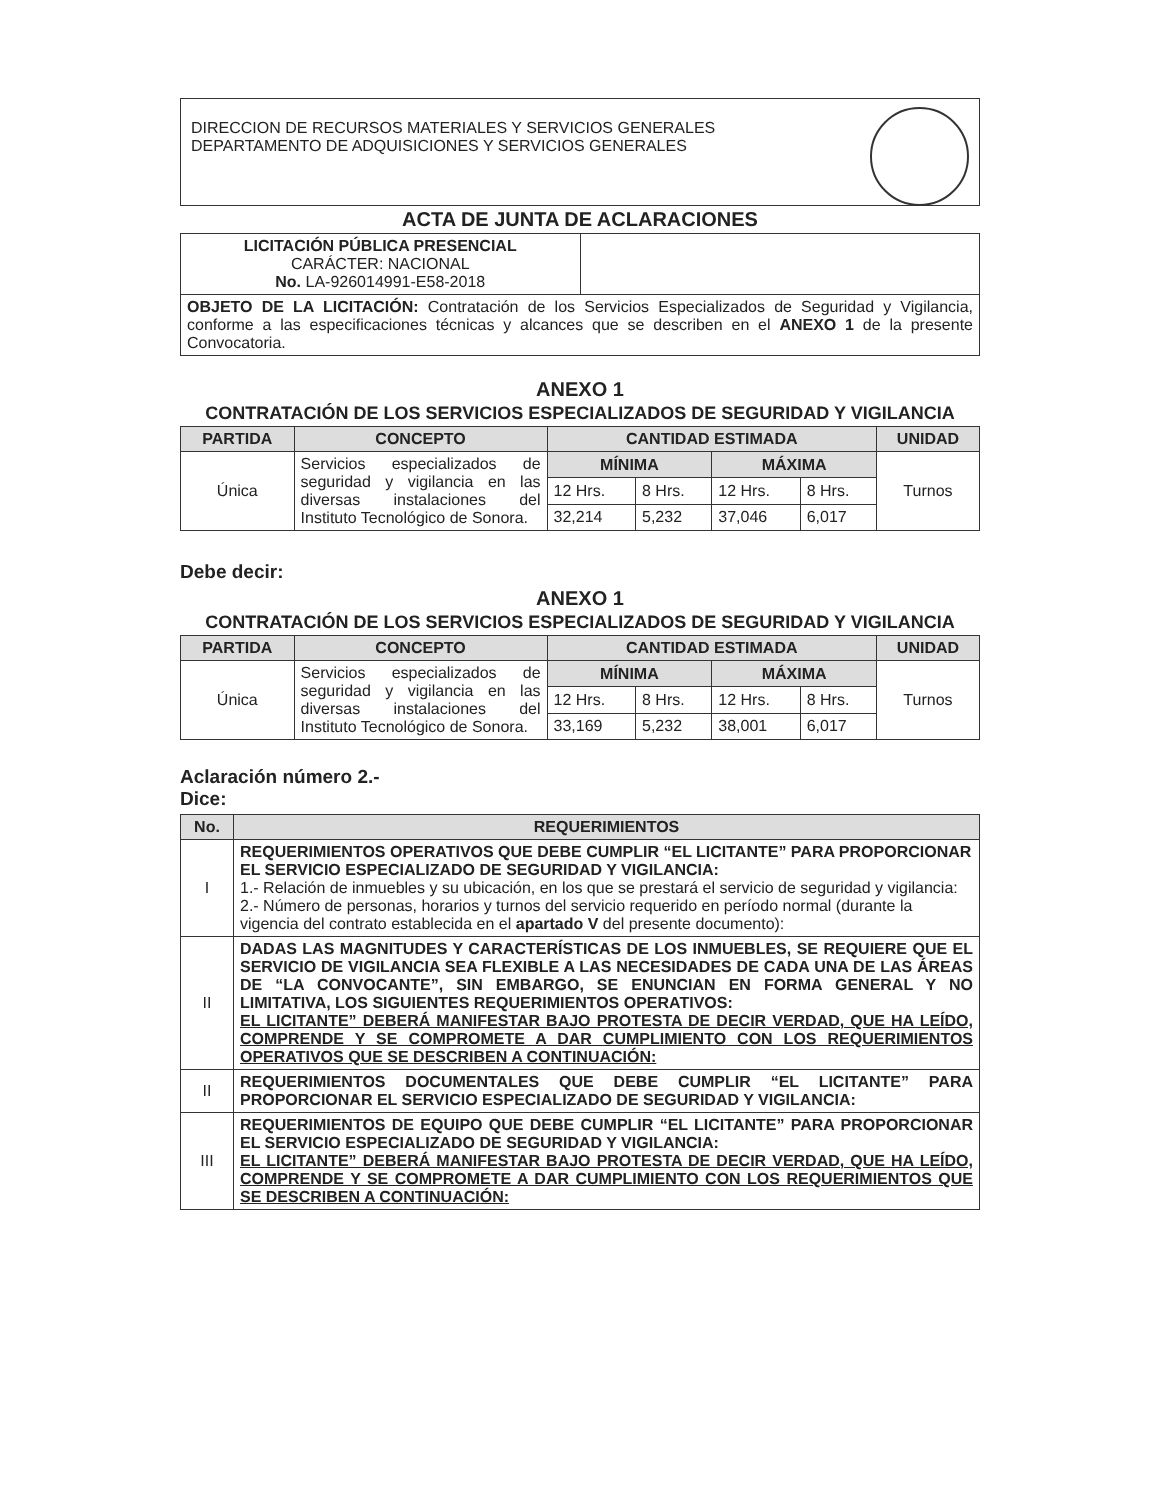DIRECCION DE RECURSOS MATERIALES Y SERVICIOS GENERALES
DEPARTAMENTO DE ADQUISICIONES Y SERVICIOS GENERALES
ACTA DE JUNTA DE ACLARACIONES
| LICITACIÓN PÚBLICA PRESENCIAL CARÁCTER: NACIONAL No. LA-926014991-E58-2018 | |
| OBJETO DE LA LICITACIÓN: Contratación de los Servicios Especializados de Seguridad y Vigilancia, conforme a las especificaciones técnicas y alcances que se describen en el ANEXO 1 de la presente Convocatoria. | |
ANEXO 1
CONTRATACIÓN DE LOS SERVICIOS ESPECIALIZADOS DE SEGURIDAD Y VIGILANCIA
| PARTIDA | CONCEPTO | CANTIDAD ESTIMADA | | | | UNIDAD |
| --- | --- | --- | --- | --- | --- | --- |
| Única | Servicios especializados de seguridad y vigilancia en las diversas instalaciones del Instituto Tecnológico de Sonora. | MÍNIMA | | MÁXIMA | | Turnos |
| | | 12 Hrs. | 8 Hrs. | 12 Hrs. | 8 Hrs. | |
| | | 32,214 | 5,232 | 37,046 | 6,017 | |
Debe decir:
ANEXO 1
CONTRATACIÓN DE LOS SERVICIOS ESPECIALIZADOS DE SEGURIDAD Y VIGILANCIA
| PARTIDA | CONCEPTO | CANTIDAD ESTIMADA | | | | UNIDAD |
| --- | --- | --- | --- | --- | --- | --- |
| Única | Servicios especializados de seguridad y vigilancia en las diversas instalaciones del Instituto Tecnológico de Sonora. | MÍNIMA | | MÁXIMA | | Turnos |
| | | 12 Hrs. | 8 Hrs. | 12 Hrs. | 8 Hrs. | |
| | | 33,169 | 5,232 | 38,001 | 6,017 | |
Aclaración número 2.-
Dice:
| No. | REQUERIMIENTOS |
| --- | --- |
| I | REQUERIMIENTOS OPERATIVOS QUE DEBE CUMPLIR “EL LICITANTE” PARA PROPORCIONAR EL SERVICIO ESPECIALIZADO DE SEGURIDAD Y VIGILANCIA: 1.- Relación de inmuebles y su ubicación, en los que se prestará el servicio de seguridad y vigilancia: 2.- Número de personas, horarios y turnos del servicio requerido en período normal (durante la vigencia del contrato establecida en el apartado V del presente documento): |
| II | DADAS LAS MAGNITUDES Y CARACTERÍSTICAS DE LOS INMUEBLES, SE REQUIERE QUE EL SERVICIO DE VIGILANCIA SEA FLEXIBLE A LAS NECESIDADES DE CADA UNA DE LAS ÁREAS DE “LA CONVOCANTE”, SIN EMBARGO, SE ENUNCIAN EN FORMA GENERAL Y NO LIMITATIVA, LOS SIGUIENTES REQUERIMIENTOS OPERATIVOS: EL LICITANTE” DEBERÁ MANIFESTAR BAJO PROTESTA DE DECIR VERDAD, QUE HA LEÍDO, COMPRENDE Y SE COMPROMETE A DAR CUMPLIMIENTO CON LOS REQUERIMIENTOS OPERATIVOS QUE SE DESCRIBEN A CONTINUACIÓN: |
| II | REQUERIMIENTOS DOCUMENTALES QUE DEBE CUMPLIR “EL LICITANTE” PARA PROPORCIONAR EL SERVICIO ESPECIALIZADO DE SEGURIDAD Y VIGILANCIA: |
| III | REQUERIMIENTOS DE EQUIPO QUE DEBE CUMPLIR “EL LICITANTE” PARA PROPORCIONAR EL SERVICIO ESPECIALIZADO DE SEGURIDAD Y VIGILANCIA: EL LICITANTE” DEBERÁ MANIFESTAR BAJO PROTESTA DE DECIR VERDAD, QUE HA LEÍDO, COMPRENDE Y SE COMPROMETE A DAR CUMPLIMIENTO CON LOS REQUERIMIENTOS QUE SE DESCRIBEN A CONTINUACIÓN: |